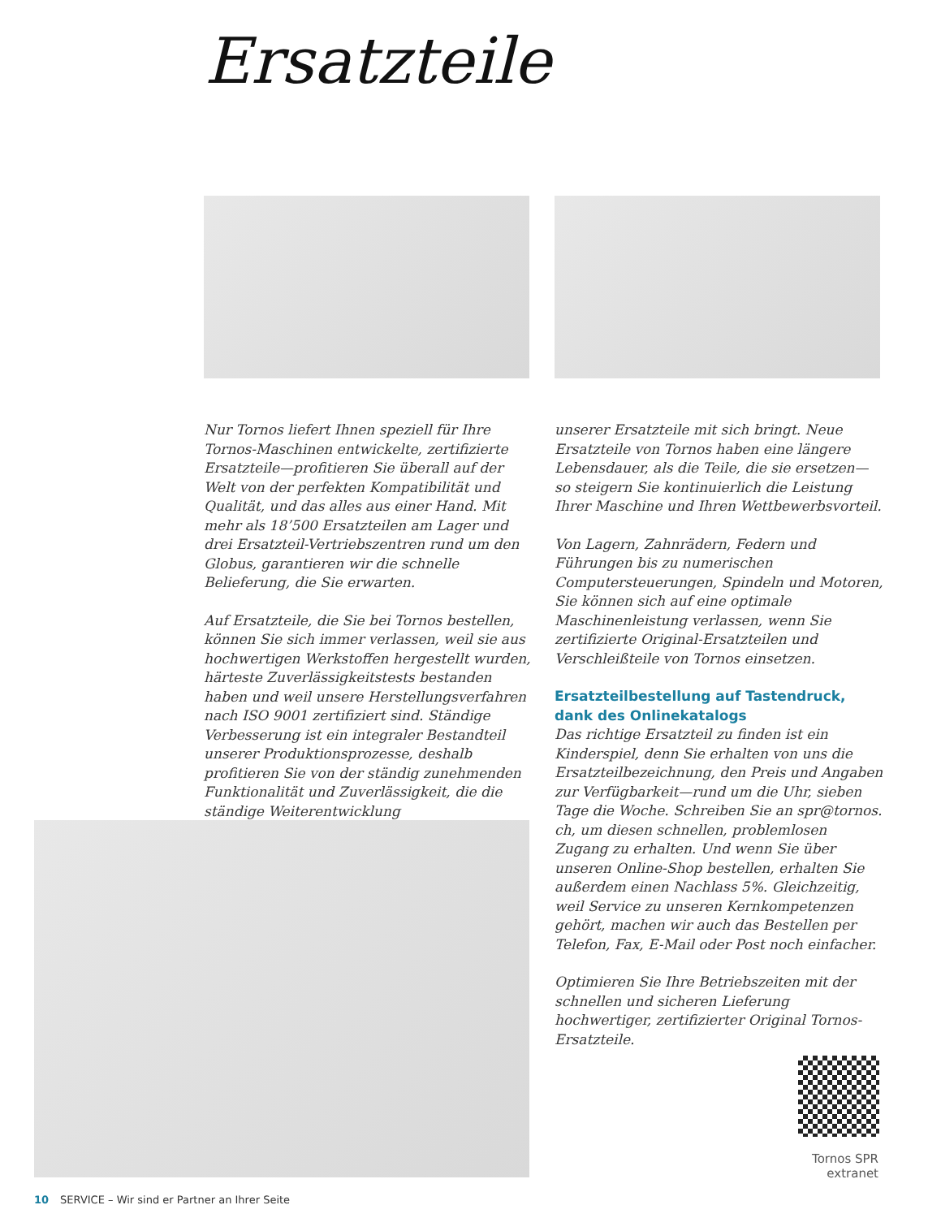Ersatzteile
Nur Tornos liefert Ihnen speziell für Ihre Tornos-Maschinen entwickelte, zertifizierte Ersatzteile—profitieren Sie überall auf der Welt von der perfekten Kompatibilität und Qualität, und das alles aus einer Hand. Mit mehr als 18’500 Ersatzteilen am Lager und drei Ersatzteil-Vertriebszentren rund um den Globus, garantieren wir die schnelle Belieferung, die Sie erwarten.
Auf Ersatzteile, die Sie bei Tornos bestellen, können Sie sich immer verlassen, weil sie aus hochwertigen Werkstoffen hergestellt wurden, härteste Zuverlässigkeitstests bestanden haben und weil unsere Herstellungsverfahren nach ISO 9001 zertifiziert sind. Ständige Verbesserung ist ein integraler Bestandteil unserer Produktionsprozesse, deshalb profitieren Sie von der ständig zunehmenden Funktionalität und Zuverlässigkeit, die die ständige Weiterentwicklung
unserer Ersatzteile mit sich bringt. Neue Ersatzteile von Tornos haben eine längere Lebensdauer, als die Teile, die sie ersetzen—so steigern Sie kontinuierlich die Leistung Ihrer Maschine und Ihren Wettbewerbsvorteil.
Von Lagern, Zahnrädern, Federn und Führungen bis zu numerischen Computersteuerungen, Spindeln und Motoren, Sie können sich auf eine optimale Maschinenleistung verlassen, wenn Sie zertifizierte Original-Ersatzteilen und Verschleißteile von Tornos einsetzen.
Ersatzteilbestellung auf Tastendruck, dank des Onlinekatalogs
Das richtige Ersatzteil zu finden ist ein Kinderspiel, denn Sie erhalten von uns die Ersatzteilbezeichnung, den Preis und Angaben zur Verfügbarkeit—rund um die Uhr, sieben Tage die Woche. Schreiben Sie an spr@tornos. ch, um diesen schnellen, problemlosen Zugang zu erhalten. Und wenn Sie über unseren Online-Shop bestellen, erhalten Sie außerdem einen Nachlass 5%. Gleichzeitig, weil Service zu unseren Kernkompetenzen gehört, machen wir auch das Bestellen per Telefon, Fax, E-Mail oder Post noch einfacher.
Optimieren Sie Ihre Betriebszeiten mit der schnellen und sicheren Lieferung hochwertiger, zertifizierter Original Tornos-Ersatzteile.
Tornos SPR extranet
10 SERVICE – Wir sind er Partner an Ihrer Seite